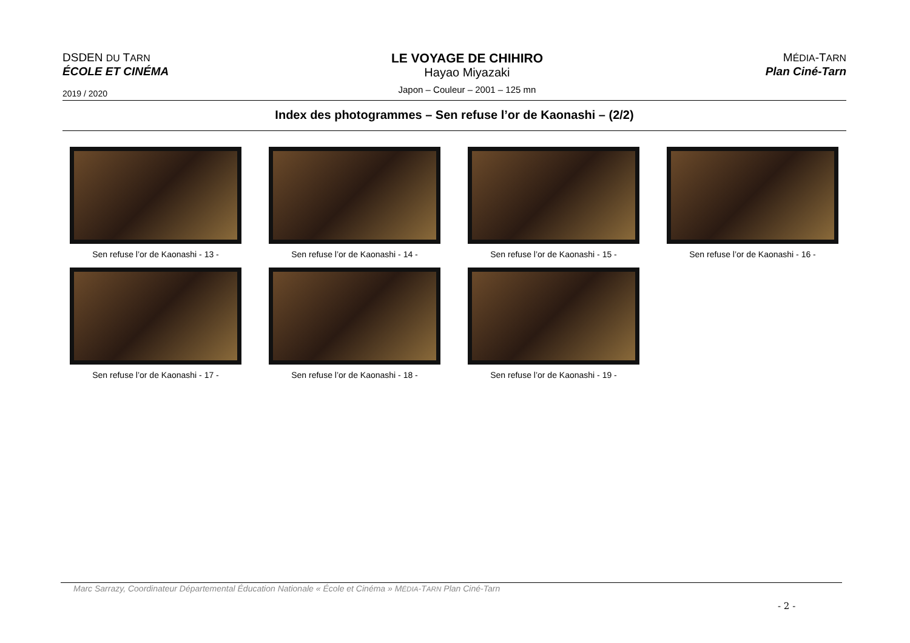DSDEN DU TARN
ÉCOLE ET CINÉMA
2019 / 2020
LE VOYAGE DE CHIHIRO
Hayao Miyazaki
Japon – Couleur – 2001 – 125 mn
MÉDIA-TARN
Plan Ciné-Tarn
Index des photogrammes – Sen refuse l’or de Kaonashi – (2/2)
Sen refuse l’or de Kaonashi - 13 -
Sen refuse l’or de Kaonashi - 14 -
Sen refuse l’or de Kaonashi - 15 -
Sen refuse l’or de Kaonashi - 16 -
Sen refuse l’or de Kaonashi - 17 -
Sen refuse l’or de Kaonashi - 18 -
Sen refuse l’or de Kaonashi - 19 -
Marc Sarrazy, Coordinateur Départemental Éducation Nationale « École et Cinéma » MÉDIA-TARN Plan Ciné-Tarn
- 2 -